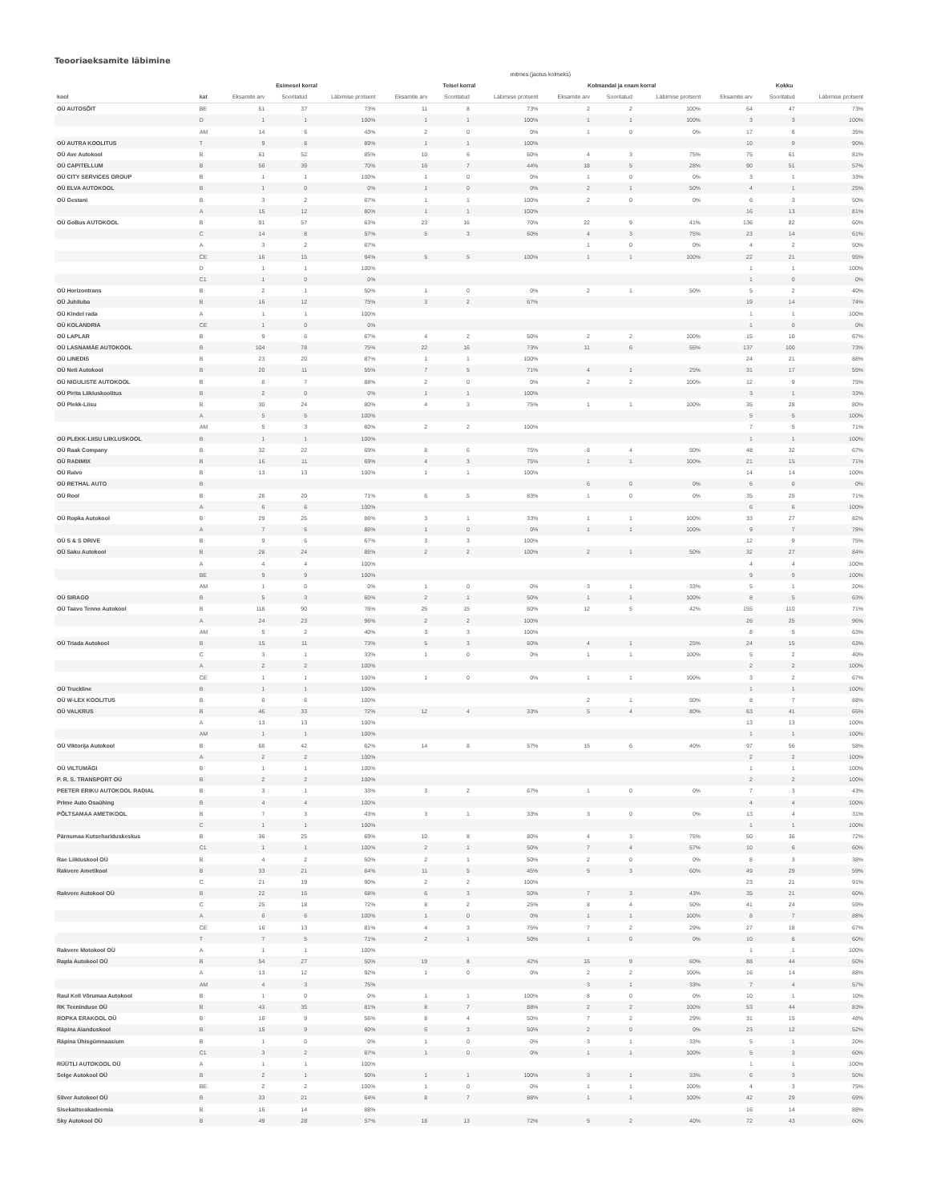Teooriaeksamite läbimine
| | | mitmes (jaotus kolmeks) | | | | | | | | | | | |
| --- | --- | --- | --- | --- | --- | --- | --- | --- | --- | --- | --- | --- | --- |
| | | Esimesel korral | | | Teisel korral | | | Kolmandal ja enam korral | | | Kokku | | |
| kool | kat | Eksamite arv | Sooritatud | Läbimise protsent | Eksamite arv | Sooritatud | Läbimise protsent | Eksamite arv | Sooritatud | Läbimise protsent | Eksamite arv | Sooritatud | Läbimise protsent |
| OÜ AUTOSÕIT | BE | 51 | 37 | 73% | 11 | 8 | 73% | 2 | 2 | 100% | 64 | 47 | 73% |
| | D | 1 | 1 | 100% | 1 | 1 | 100% | 1 | 1 | 100% | 3 | 3 | 100% |
| | AM | 14 | 6 | 43% | 2 | 0 | 0% | 1 | 0 | 0% | 17 | 6 | 35% |
| OÜ AUTRA KOOLITUS | T | 9 | 8 | 89% | 1 | 1 | 100% | | | | 10 | 9 | 90% |
| OÜ Ave Autokool | B | 61 | 52 | 85% | 10 | 6 | 60% | 4 | 3 | 75% | 75 | 61 | 81% |
| OÜ CAPITELLUM | B | 56 | 39 | 70% | 16 | 7 | 44% | 18 | 5 | 28% | 90 | 51 | 57% |
| OÜ CITY SERVICES GROUP | B | 1 | 1 | 100% | 1 | 0 | 0% | 1 | 0 | 0% | 3 | 1 | 33% |
| OÜ ELVA AUTOKOOL | B | 1 | 0 | 0% | 1 | 0 | 0% | 2 | 1 | 50% | 4 | 1 | 25% |
| OÜ Gestani | B | 3 | 2 | 67% | 1 | 1 | 100% | 2 | 0 | 0% | 6 | 3 | 50% |
| | A | 15 | 12 | 80% | 1 | 1 | 100% | | | | 16 | 13 | 81% |
| OÜ GoBus AUTOKOOL | B | 91 | 57 | 63% | 23 | 16 | 70% | 22 | 9 | 41% | 136 | 82 | 60% |
| | C | 14 | 8 | 57% | 5 | 3 | 60% | 4 | 3 | 75% | 23 | 14 | 61% |
| | A | 3 | 2 | 67% | | | | 1 | 0 | 0% | 4 | 2 | 50% |
| | CE | 16 | 15 | 94% | 5 | 5 | 100% | 1 | 1 | 100% | 22 | 21 | 95% |
| | D | 1 | 1 | 100% | | | | | | | 1 | 1 | 100% |
| | C1 | 1 | 0 | 0% | | | | | | | 1 | 0 | 0% |
| OÜ Horizontrans | B | 2 | 1 | 50% | 1 | 0 | 0% | 2 | 1 | 50% | 5 | 2 | 40% |
| OÜ Juhiluba | B | 16 | 12 | 75% | 3 | 2 | 67% | | | | 19 | 14 | 74% |
| OÜ Kindel rada | A | 1 | 1 | 100% | | | | | | | 1 | 1 | 100% |
| OÜ KOLANDRIA | CE | 1 | 0 | 0% | | | | | | | 1 | 0 | 0% |
| OÜ LAPLAR | B | 9 | 6 | 67% | 4 | 2 | 50% | 2 | 2 | 100% | 15 | 10 | 67% |
| OÜ LASNAMÄE AUTOKOOL | B | 104 | 78 | 75% | 22 | 16 | 73% | 11 | 6 | 55% | 137 | 100 | 73% |
| OÜ LINEDIS | B | 23 | 20 | 87% | 1 | 1 | 100% | | | | 24 | 21 | 88% |
| OÜ Neti Autokool | B | 20 | 11 | 55% | 7 | 5 | 71% | 4 | 1 | 25% | 31 | 17 | 55% |
| OÜ NIGULISTE AUTOKOOL | B | 8 | 7 | 88% | 2 | 0 | 0% | 2 | 2 | 100% | 12 | 9 | 75% |
| OÜ Pirita Liikluskoolitus | B | 2 | 0 | 0% | 1 | 1 | 100% | | | | 3 | 1 | 33% |
| OÜ Plekk-Liisu | B | 30 | 24 | 80% | 4 | 3 | 75% | 1 | 1 | 100% | 35 | 28 | 80% |
| | A | 5 | 5 | 100% | | | | | | | 5 | 5 | 100% |
| | AM | 5 | 3 | 60% | 2 | 2 | 100% | | | | 7 | 5 | 71% |
| OÜ PLEKK-LIISU LIIKLUSKOOL | B | 1 | 1 | 100% | | | | | | | 1 | 1 | 100% |
| OÜ Raak Company | B | 32 | 22 | 69% | 8 | 6 | 75% | 8 | 4 | 50% | 48 | 32 | 67% |
| OÜ RADIMIX | B | 16 | 11 | 69% | 4 | 3 | 75% | 1 | 1 | 100% | 21 | 15 | 71% |
| OÜ Raivo | B | 13 | 13 | 100% | 1 | 1 | 100% | | | | 14 | 14 | 100% |
| OÜ RETHAL AUTO | B | | | | | | | 6 | 0 | 0% | 6 | 0 | 0% |
| OÜ Rool | B | 28 | 20 | 71% | 6 | 5 | 83% | 1 | 0 | 0% | 35 | 25 | 71% |
| | A | 6 | 6 | 100% | | | | | | | 6 | 6 | 100% |
| OÜ Ropka Autokool | B | 29 | 25 | 86% | 3 | 1 | 33% | 1 | 1 | 100% | 33 | 27 | 82% |
| | A | 7 | 6 | 86% | 1 | 0 | 0% | 1 | 1 | 100% | 9 | 7 | 78% |
| OÜ S & S DRIVE | B | 9 | 6 | 67% | 3 | 3 | 100% | | | | 12 | 9 | 75% |
| OÜ Saku Autokool | B | 28 | 24 | 86% | 2 | 2 | 100% | 2 | 1 | 50% | 32 | 27 | 84% |
| | A | 4 | 4 | 100% | | | | | | | 4 | 4 | 100% |
| | BE | 9 | 9 | 100% | | | | | | | 9 | 9 | 100% |
| | AM | 1 | 0 | 0% | 1 | 0 | 0% | 3 | 1 | 33% | 5 | 1 | 20% |
| OÜ SIRAGO | B | 5 | 3 | 60% | 2 | 1 | 50% | 1 | 1 | 100% | 8 | 5 | 63% |
| OÜ Taavo Tenno Autokool | B | 118 | 90 | 76% | 25 | 15 | 60% | 12 | 5 | 42% | 155 | 110 | 71% |
| | A | 24 | 23 | 96% | 2 | 2 | 100% | | | | 26 | 25 | 96% |
| | AM | 5 | 2 | 40% | 3 | 3 | 100% | | | | 8 | 5 | 63% |
| OÜ Triada Autokool | B | 15 | 11 | 73% | 5 | 3 | 60% | 4 | 1 | 25% | 24 | 15 | 63% |
| | C | 3 | 1 | 33% | 1 | 0 | 0% | 1 | 1 | 100% | 5 | 2 | 40% |
| | A | 2 | 2 | 100% | | | | | | | 2 | 2 | 100% |
| | CE | 1 | 1 | 100% | 1 | 0 | 0% | 1 | 1 | 100% | 3 | 2 | 67% |
| OÜ Truckline | B | 1 | 1 | 100% | | | | | | | 1 | 1 | 100% |
| OÜ W-LEX KOOLITUS | B | 6 | 6 | 100% | | | | 2 | 1 | 50% | 8 | 7 | 88% |
| OÜ VALKRUS | B | 46 | 33 | 72% | 12 | 4 | 33% | 5 | 4 | 80% | 63 | 41 | 65% |
| | A | 13 | 13 | 100% | | | | | | | 13 | 13 | 100% |
| | AM | 1 | 1 | 100% | | | | | | | 1 | 1 | 100% |
| OÜ Viktorija Autokool | B | 68 | 42 | 62% | 14 | 8 | 57% | 15 | 6 | 40% | 97 | 56 | 58% |
| | A | 2 | 2 | 100% | | | | | | | 2 | 2 | 100% |
| OÜ VILTUMÄGI | B | 1 | 1 | 100% | | | | | | | 1 | 1 | 100% |
| P. R. S. TRANSPORT OÜ | B | 2 | 2 | 100% | | | | | | | 2 | 2 | 100% |
| PEETER ERIKU AUTOKOOL RADIAL | B | 3 | 1 | 33% | 3 | 2 | 67% | 1 | 0 | 0% | 7 | 3 | 43% |
| Prime Auto Osaühing | B | 4 | 4 | 100% | | | | | | | 4 | 4 | 100% |
| PÕLTSAMAA AMETIKOOL | B | 7 | 3 | 43% | 3 | 1 | 33% | 3 | 0 | 0% | 13 | 4 | 31% |
| | C | 1 | 1 | 100% | | | | | | | 1 | 1 | 100% |
| Pärnumaa Kutsehariduskeskus | B | 36 | 25 | 69% | 10 | 8 | 80% | 4 | 3 | 75% | 50 | 36 | 72% |
| | C1 | 1 | 1 | 100% | 2 | 1 | 50% | 7 | 4 | 57% | 10 | 6 | 60% |
| Rae Liikluskool OÜ | B | 4 | 2 | 50% | 2 | 1 | 50% | 2 | 0 | 0% | 8 | 3 | 38% |
| Rakvere Ametikool | B | 33 | 21 | 64% | 11 | 5 | 45% | 5 | 3 | 60% | 49 | 29 | 59% |
| | C | 21 | 19 | 90% | 2 | 2 | 100% | | | | 23 | 21 | 91% |
| Rakvere Autokool OÜ | B | 22 | 15 | 68% | 6 | 3 | 50% | 7 | 3 | 43% | 35 | 21 | 60% |
| | C | 25 | 18 | 72% | 8 | 2 | 25% | 8 | 4 | 50% | 41 | 24 | 59% |
| | A | 6 | 6 | 100% | 1 | 0 | 0% | 1 | 1 | 100% | 8 | 7 | 88% |
| | CE | 16 | 13 | 81% | 4 | 3 | 75% | 7 | 2 | 29% | 27 | 18 | 67% |
| | T | 7 | 5 | 71% | 2 | 1 | 50% | 1 | 0 | 0% | 10 | 6 | 60% |
| Rakvere Motokool OÜ | A | 1 | 1 | 100% | | | | | | | 1 | 1 | 100% |
| Rapla Autokool OÜ | B | 54 | 27 | 50% | 19 | 8 | 42% | 15 | 9 | 60% | 88 | 44 | 50% |
| | A | 13 | 12 | 92% | 1 | 0 | 0% | 2 | 2 | 100% | 16 | 14 | 88% |
| | AM | 4 | 3 | 75% | | | | 3 | 1 | 33% | 7 | 4 | 57% |
| Raul Kell Võrumaa Autokool | B | 1 | 0 | 0% | 1 | 1 | 100% | 8 | 0 | 0% | 10 | 1 | 10% |
| RK Teeninduse OÜ | B | 43 | 35 | 81% | 8 | 7 | 88% | 2 | 2 | 100% | 53 | 44 | 83% |
| ROPKA ERAKOOL OÜ | B | 16 | 9 | 56% | 8 | 4 | 50% | 7 | 2 | 29% | 31 | 15 | 48% |
| Räpina Aianduskool | B | 15 | 9 | 60% | 6 | 3 | 50% | 2 | 0 | 0% | 23 | 12 | 52% |
| Räpina Ühisgümnaasium | B | 1 | 0 | 0% | 1 | 0 | 0% | 3 | 1 | 33% | 5 | 1 | 20% |
| | C1 | 3 | 2 | 67% | 1 | 0 | 0% | 1 | 1 | 100% | 5 | 3 | 60% |
| RÜÜTLI AUTOKOOL OÜ | A | 1 | 1 | 100% | | | | | | | 1 | 1 | 100% |
| Selge Autokool OÜ | B | 2 | 1 | 50% | 1 | 1 | 100% | 3 | 1 | 33% | 6 | 3 | 50% |
| | BE | 2 | 2 | 100% | 1 | 0 | 0% | 1 | 1 | 100% | 4 | 3 | 75% |
| Silver Autokool OÜ | B | 33 | 21 | 64% | 8 | 7 | 88% | 1 | 1 | 100% | 42 | 29 | 69% |
| Sisekaitseakadeemia | B | 16 | 14 | 88% | | | | | | | 16 | 14 | 88% |
| Sky Autokool OÜ | B | 49 | 28 | 57% | 18 | 13 | 72% | 5 | 2 | 40% | 72 | 43 | 60% |